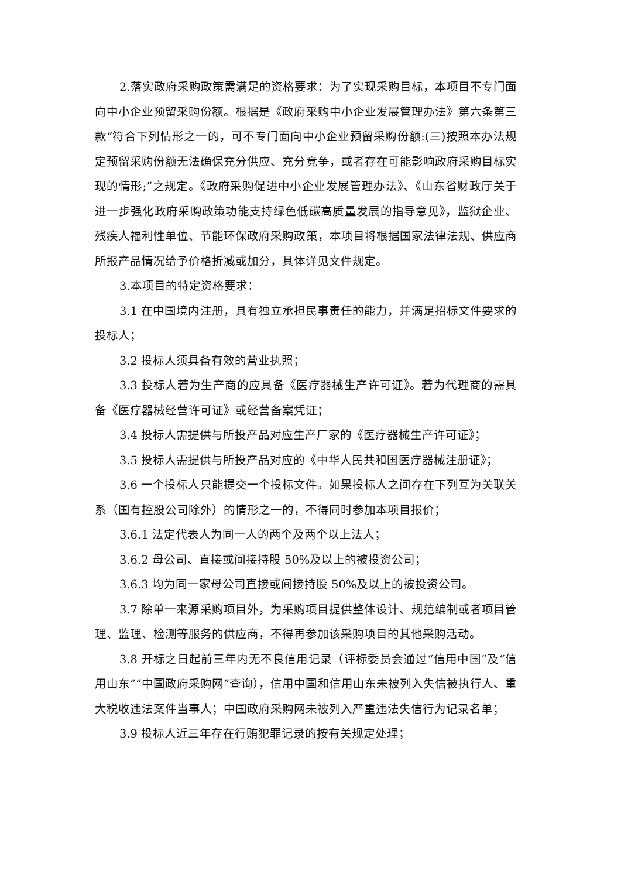2.落实政府采购政策需满足的资格要求：为了实现采购目标，本项目不专门面向中小企业预留采购份额。根据是《政府采购中小企业发展管理办法》第六条第三款“符合下列情形之一的，可不专门面向中小企业预留采购份额:(三)按照本办法规定预留采购份额无法确保充分供应、充分竞争，或者存在可能影响政府采购目标实现的情形;”之规定。《政府采购促进中小企业发展管理办法》、《山东省财政厅关于进一步强化政府采购政策功能支持绿色低碳高质量发展的指导意见》，监狱企业、残疾人福利性单位、节能环保政府采购政策，本项目将根据国家法律法规、供应商所报产品情况给予价格折减或加分，具体详见文件规定。
3.本项目的特定资格要求：
3.1 在中国境内注册，具有独立承担民事责任的能力，并满足招标文件要求的投标人；
3.2 投标人须具备有效的营业执照；
3.3 投标人若为生产商的应具备《医疗器械生产许可证》。若为代理商的需具备《医疗器械经营许可证》或经营备案凭证；
3.4 投标人需提供与所投产品对应生产厂家的《医疗器械生产许可证》；
3.5 投标人需提供与所投产品对应的《中华人民共和国医疗器械注册证》；
3.6 一个投标人只能提交一个投标文件。如果投标人之间存在下列互为关联关系（国有控股公司除外）的情形之一的，不得同时参加本项目报价；
3.6.1 法定代表人为同一人的两个及两个以上法人；
3.6.2 母公司、直接或间接持股 50%及以上的被投资公司；
3.6.3 均为同一家母公司直接或间接持股 50%及以上的被投资公司。
3.7 除单一来源采购项目外，为采购项目提供整体设计、规范编制或者项目管理、监理、检测等服务的供应商，不得再参加该采购项目的其他采购活动。
3.8 开标之日起前三年内无不良信用记录（评标委员会通过“信用中国”及“信用山东”“中国政府采购网”查询），信用中国和信用山东未被列入失信被执行人、重大税收违法案件当事人；中国政府采购网未被列入严重违法失信行为记录名单；
3.9 投标人近三年存在行贿犯罪记录的按有关规定处理；